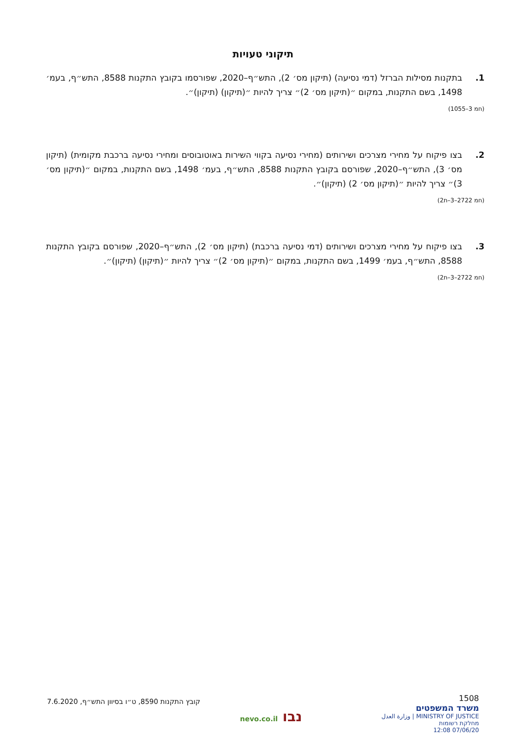תיקוני טעויות
1. בתקנות מסילות הברזל (דמי נסיעה) (תיקון מס׳ 2), התש״ף–2020, שפורסמו בקובץ התקנות 8588, התש״ף, בעמ׳ 1498, בשם התקנות, במקום ״(תיקון מס׳ 2)״ צריך להיות ״(תיקון) (תיקון)״.
(חמ 3–1055)
2. בצו פיקוח על מחירי מצרכים ושירותים (מחירי נסיעה בקווי השירות באוטובוסים ומחירי נסיעה ברכבת מקומית) (תיקון מס׳ 3), התש״ף–2020, שפורסם בקובץ התקנות 8588, התש״ף, בעמ׳ 1498, בשם התקנות, במקום ״(תיקון מס׳ 3)״ צריך להיות ״(תיקון מס׳ 2) (תיקון)״.
(חמ 2722–3–ת2)
3. בצו פיקוח על מחירי מצרכים ושירותים (דמי נסיעה ברכבת) (תיקון מס׳ 2), התש״ף–2020, שפורסם בקובץ התקנות 8588, התש״ף, בעמ׳ 1499, בשם התקנות, במקום ״(תיקון מס׳ 2)״ צריך להיות ״(תיקון) (תיקון)״.
(חמ 2722–3–ת2)
1508
משרד המשפטים
MINISTRY OF JUSTICE | وزارة العدل
מחלקת רשומות
07/06/20 12:08
נבו nevo.co.il
קובץ התקנות 8590, ט״ו בסיוון התש״ף, 7.6.2020